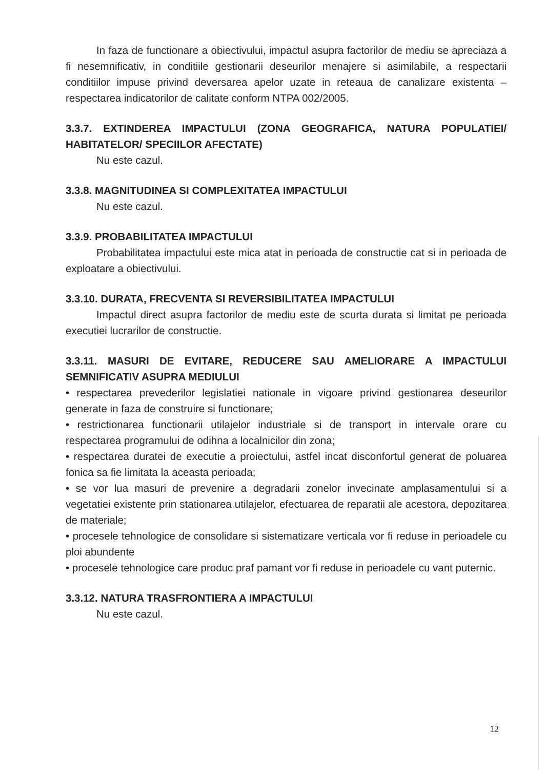In faza de functionare a obiectivului, impactul asupra factorilor de mediu se apreciaza a fi nesemnificativ, in conditiile gestionarii deseurilor menajere si asimilabile, a respectarii conditiilor impuse privind deversarea apelor uzate in reteaua de canalizare existenta – respectarea indicatorilor de calitate conform NTPA 002/2005.
3.3.7. EXTINDEREA IMPACTULUI (ZONA GEOGRAFICA, NATURA POPULATIEI/ HABITATELOR/ SPECIILOR AFECTATE)
Nu este cazul.
3.3.8. MAGNITUDINEA SI COMPLEXITATEA IMPACTULUI
Nu este cazul.
3.3.9. PROBABILITATEA IMPACTULUI
Probabilitatea impactului este mica atat in perioada de constructie cat si in perioada de exploatare a obiectivului.
3.3.10. DURATA, FRECVENTA SI REVERSIBILITATEA IMPACTULUI
Impactul direct asupra factorilor de mediu este de scurta durata si limitat pe perioada executiei lucrarilor de constructie.
3.3.11. MASURI DE EVITARE, REDUCERE SAU AMELIORARE A IMPACTULUI SEMNIFICATIV ASUPRA MEDIULUI
• respectarea prevederilor legislatiei nationale in vigoare privind gestionarea deseurilor generate in faza de construire si functionare;
• restrictionarea functionarii utilajelor industriale si de transport in intervale orare cu respectarea programului de odihna a localnicilor din zona;
• respectarea duratei de executie a proiectului, astfel incat disconfortul generat de poluarea fonica sa fie limitata la aceasta perioada;
• se vor lua masuri de prevenire a degradarii zonelor invecinate amplasamentului si a vegetatiei existente prin stationarea utilajelor, efectuarea de reparatii ale acestora, depozitarea de materiale;
• procesele tehnologice de consolidare si sistematizare verticala vor fi reduse in perioadele cu ploi abundente
• procesele tehnologice care produc praf pamant vor fi reduse in perioadele cu vant puternic.
3.3.12. NATURA TRASFRONTIERA A IMPACTULUI
Nu este cazul.
12